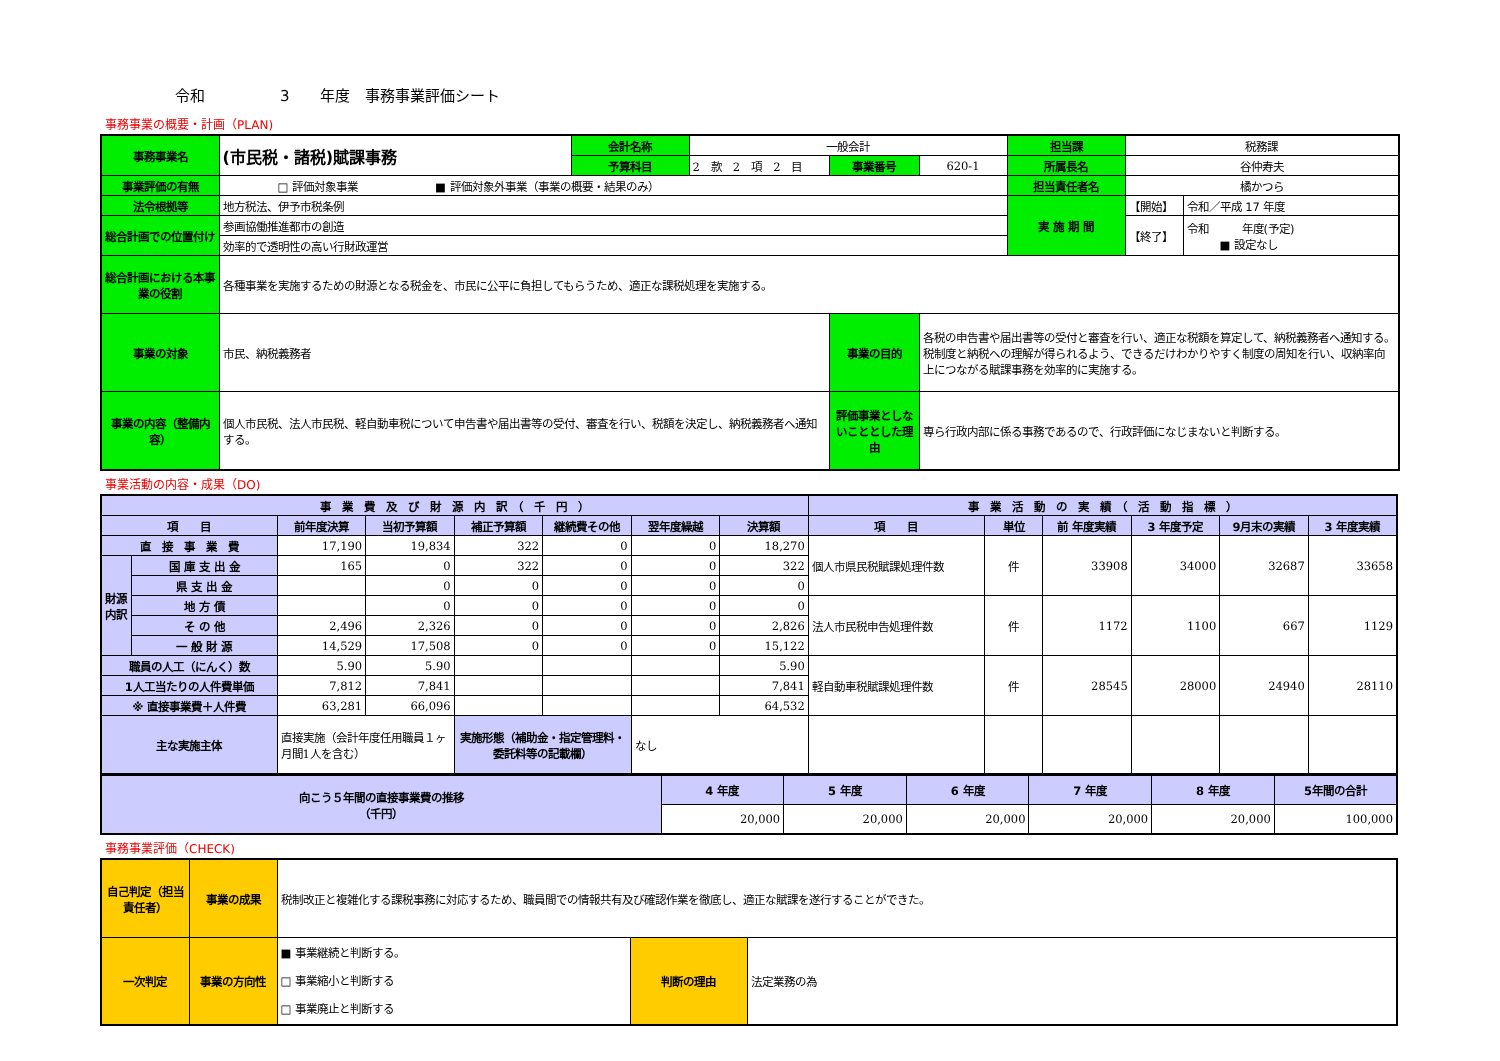令和　　　　　3　　年度　事務事業評価シート
事務事業の概要・計画（PLAN)
| 事務事業名 | (市民税・諸税)賦課事務 | 会計名称 | 一般会計 | | | 担当課 | 税務課 | |
| | | 予算科目 | 2 款 2 項 2 目 | 事業番号 | 620-1 | 所属長名 | 谷仲寿夫 | |
| 事業評価の有無 | □ 評価対象事業 ■ 評価対象外事業（事業の概要・結果のみ） | | | | | 担当責任者名 | 橘かつら | |
| 法令根拠等 | 地方税法、伊予市税条例 | | | | | 実 施 期 間 | 【開始】 | 令和／平成 17 年度 |
| 総合計画での位置付け | 参画協働推進都市の創造 | | | | | | 【終了】 | 令和 年度(予定) ■ 設定なし |
| | 効率的で透明性の高い行財政運営 | | | | | | | |
| 総合計画における本事業の役割 | 各種事業を実施するための財源となる税金を、市民に公平に負担してもらうため、適正な課税処理を実施する。 | | | | | | | |
| 事業の対象 | 市民、納税義務者 | | | 事業の目的 | 各税の申告書や届出書等の受付と審査を行い、適正な税額を算定して、納税義務者へ通知する。税制度と納税への理解が得られるよう、できるだけわかりやすく制度の周知を行い、収納率向上につながる賦課事務を効率的に実施する。 | | | |
| 事業の内容（整備内容） | 個人市民税、法人市民税、軽自動車税について申告書や届出書等の受付、審査を行い、税額を決定し、納税義務者へ通知する。 | | | 評価事業としないこととした理由 | 専ら行政内部に係る事務であるので、行政評価になじまないと判断する。 | | | |
事業活動の内容・成果（DO)
| 事 業 費 及 び 財 源 内 訳 （ 千 円 ） | | | | | | | | 事 業 活 動 の 実 績 （ 活 動 指 標 ） | | | | | |
| --- | --- | --- | --- | --- | --- | --- | --- | --- | --- | --- | --- | --- | --- |
| 項 目 | | 前年度決算 | 当初予算額 | 補正予算額 | 継続費その他 | 翌年度繰越 | 決算額 | 項 目 | 単位 | 前 年度実績 | 3 年度予定 | 9月末の実績 | 3 年度実績 |
| 直 接 事 業 費 | | 17,190 | 19,834 | 322 | 0 | 0 | 18,270 | 個人市県民税賦課処理件数 | 件 | 33908 | 34000 | 32687 | 33658 |
| 財源内訳 | 国 庫 支 出 金 | 165 | 0 | 322 | 0 | 0 | 322 | | | | | | |
| | 県 支 出 金 | | 0 | 0 | 0 | 0 | 0 | | | | | | |
| | 地 方 債 | | 0 | 0 | 0 | 0 | 0 | 法人市民税申告処理件数 | 件 | 1172 | 1100 | 667 | 1129 |
| | そ の 他 | 2,496 | 2,326 | 0 | 0 | 0 | 2,826 | | | | | | |
| | 一 般 財 源 | 14,529 | 17,508 | 0 | 0 | 0 | 15,122 | | | | | | |
| 職員の人工（にんく）数 | | 5.90 | 5.90 | | | | 5.90 | 軽自動車税賦課処理件数 | 件 | 28545 | 28000 | 24940 | 28110 |
| 1人工当たりの人件費単価 | | 7,812 | 7,841 | | | | 7,841 | | | | | | |
| ※ 直接事業費＋人件費 | | 63,281 | 66,096 | | | | 64,532 | | | | | | |
| 主な実施主体 | | 直接実施（会計年度任用職員１ヶ月間1人を含む） | | 実施形態（補助金・指定管理料・委託料等の記載欄） | | なし | | | | | | | |
| 向こう５年間の直接事業費の推移 （千円） | 4 年度 | 5 年度 | 6 年度 | 7 年度 | 8 年度 | 5年間の合計 |
| | 20,000 | 20,000 | 20,000 | 20,000 | 20,000 | 100,000 |
事務事業評価（CHECK)
| 自己判定（担当責任者） | 事業の成果 | 税制改正と複雑化する課税事務に対応するため、職員間での情報共有及び確認作業を徹底し、適正な賦課を遂行することができた。 | | |
| 一次判定 | 事業の方向性 | ■ 事業継続と判断する。 □ 事業縮小と判断する □ 事業廃止と判断する | 判断の理由 | 法定業務の為 |